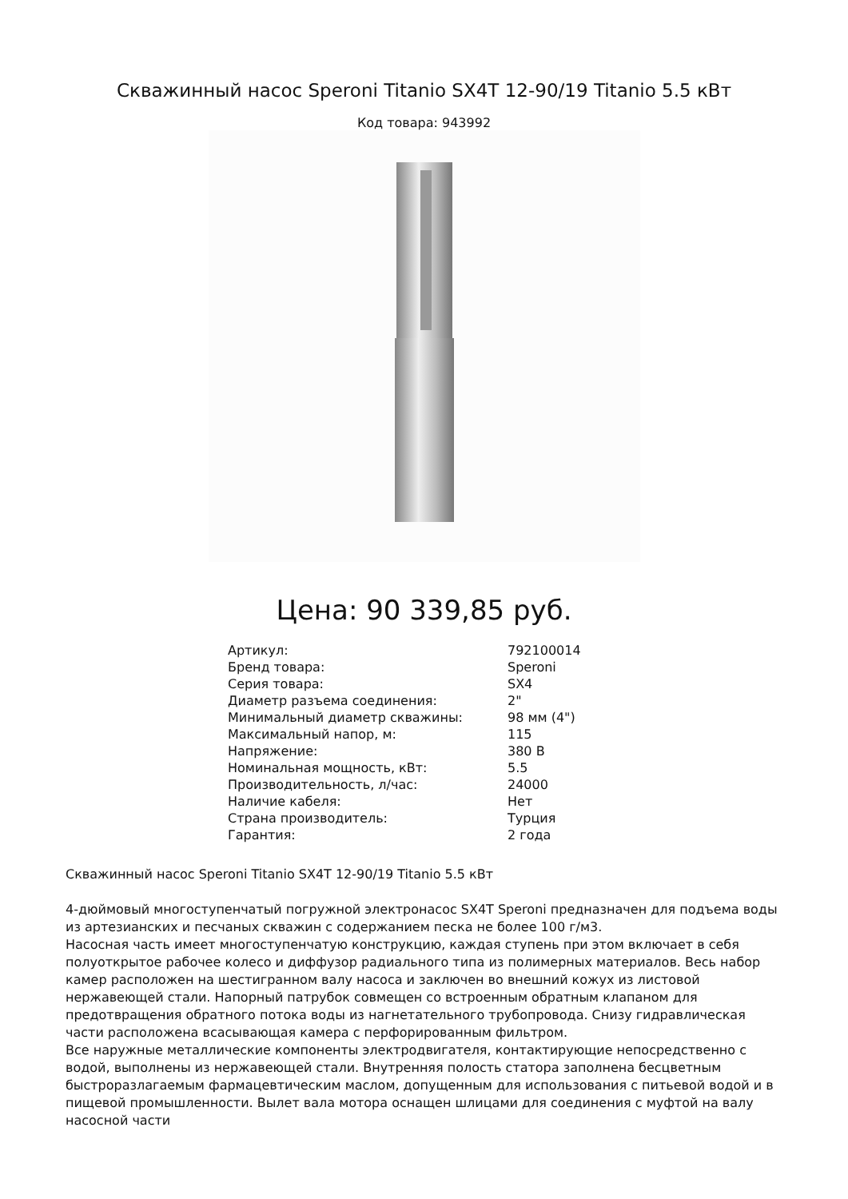Скважинный насос Speroni Titanio SX4T 12-90/19 Titanio 5.5 кВт
Код товара: 943992
Цена: 90 339,85 руб.
| Артикул: | 792100014 |
| Бренд товара: | Speroni |
| Серия товара: | SX4 |
| Диаметр разъема соединения: | 2" |
| Минимальный диаметр скважины: | 98 мм (4") |
| Максимальный напор, м: | 115 |
| Напряжение: | 380 В |
| Номинальная мощность, кВт: | 5.5 |
| Производительность, л/час: | 24000 |
| Наличие кабеля: | Нет |
| Страна производитель: | Турция |
| Гарантия: | 2 года |
Скважинный насос Speroni Titanio SX4T 12-90/19 Titanio 5.5 кВт
4-дюймовый многоступенчатый погружной электронасос SX4T Speroni предназначен для подъема воды из артезианских и песчаных скважин с содержанием песка не более 100 г/м3.
Насосная часть имеет многоступенчатую конструкцию, каждая ступень при этом включает в себя полуоткрытое рабочее колесо и диффузор радиального типа из полимерных материалов. Весь набор камер расположен на шестигранном валу насоса и заключен во внешний кожух из листовой нержавеющей стали. Напорный патрубок совмещен со встроенным обратным клапаном для предотвращения обратного потока воды из нагнетательного трубопровода. Снизу гидравлическая части расположена всасывающая камера с перфорированным фильтром.
Все наружные металлические компоненты электродвигателя, контактирующие непосредственно с водой, выполнены из нержавеющей стали. Внутренняя полость статора заполнена бесцветным быстроразлагаемым фармацевтическим маслом, допущенным для использования с питьевой водой и в пищевой промышленности. Вылет вала мотора оснащен шлицами для соединения с муфтой на валу насосной части